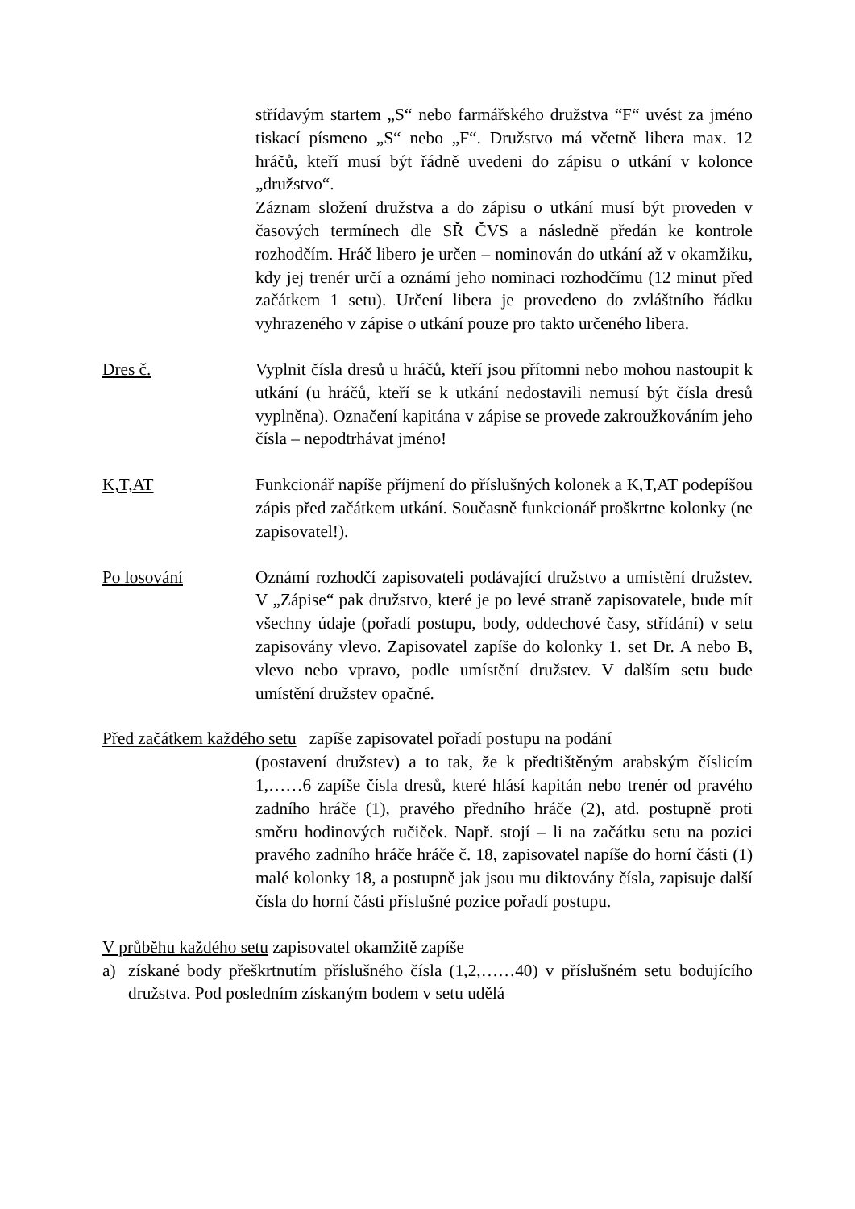střídavým startem „S“ nebo farmářského družstva “F“ uvést za jméno tiskací písmeno „S“ nebo „F“. Družstvo má včetně libera max. 12 hráčů, kteří musí být řádně uvedeni do zápisu o utkání v kolonce „družstvo“.
Záznam složení družstva a do zápisu o utkání musí být proveden v časových termínech dle SŘ ČVS a následně předán ke kontrole rozhodčím. Hráč libero je určen – nominován do utkání až v okamžiku, kdy jej trenér určí a oznámí jeho nominaci rozhodčímu (12 minut před začátkem 1 setu). Určení libera je provedeno do zvláštního řádku vyhrazeného v zápise o utkání pouze pro takto určeného libera.
Dres č. Vyplnit čísla dresů u hráčů, kteří jsou přítomni nebo mohou nastoupit k utkání (u hráčů, kteří se k utkání nedostavili nemusí být čísla dresů vyplněna). Označení kapitána v zápise se provede zakroužkováním jeho čísla – nepodtrhávat jméno!
K,T,AT Funkcionář napíše příjmení do příslušných kolonek a K,T,AT podepíšou zápis před začátkem utkání. Současně funkcionář proškrtne kolonky (ne zapisovatel!).
Po losování Oznámí rozhodčí zapisovateli podávající družstvo a umístění družstev. V „Zápise“ pak družstvo, které je po levé straně zapisovatele, bude mít všechny údaje (pořadí postupu, body, oddechové časy, střídání) v setu zapisovány vlevo. Zapisovatel zapíše do kolonky 1. set Dr. A nebo B, vlevo nebo vpravo, podle umístění družstev. V dalším setu bude umístění družstev opačné.
Před začátkem každého setu zapíše zapisovatel pořadí postupu na podání
(postavení družstev) a to tak, že k předtištěným arabským číslicím 1,……6 zapíše čísla dresů, které hlásí kapitán nebo trenér od pravého zadního hráče (1), pravého předního hráče (2), atd. postupně proti směru hodinových ručiček. Např. stojí – li na začátku setu na pozici pravého zadního hráče hráče č. 18, zapisovatel napíše do horní části (1) malé kolonky 18, a postupně jak jsou mu diktovány čísla, zapisuje další čísla do horní části příslušné pozice pořadí postupu.
V průběhu každého setu zapisovatel okamžitě zapíše
a) získané body přeškrtnutím příslušného čísla (1,2,……40) v příslušném setu bodujícího družstva. Pod posledním získaným bodem v setu udělá